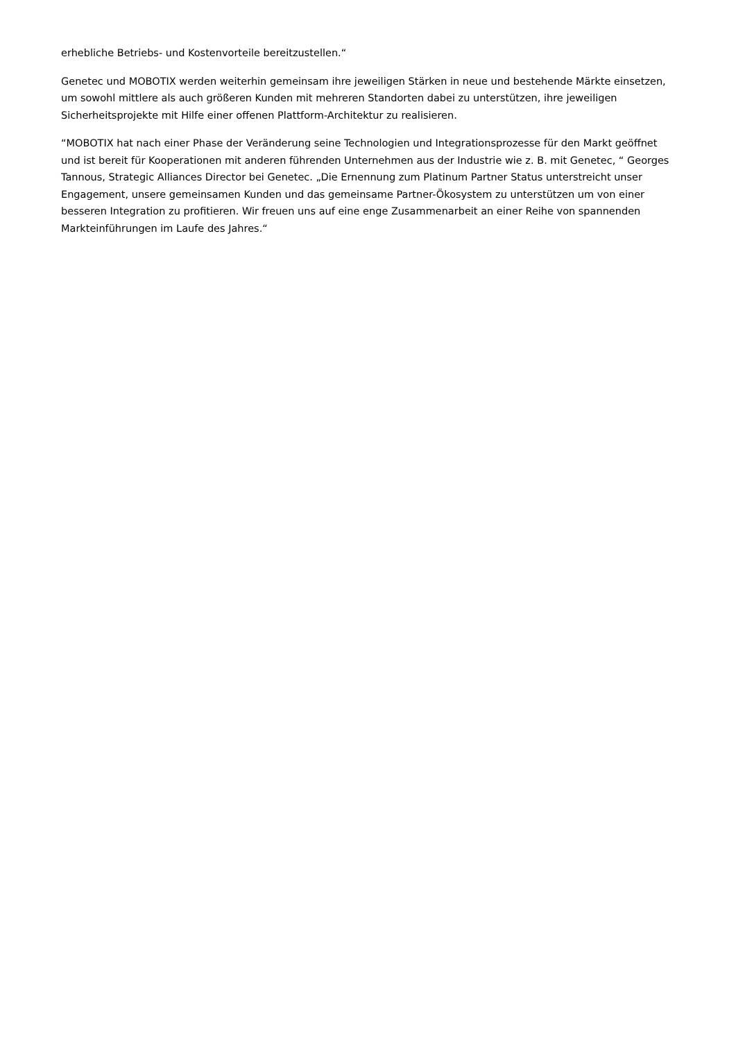erhebliche Betriebs- und Kostenvorteile bereitzustellen.“
Genetec und MOBOTIX werden weiterhin gemeinsam ihre jeweiligen Stärken in neue und bestehende Märkte einsetzen, um sowohl mittlere als auch größeren Kunden mit mehreren Standorten dabei zu unterstützen, ihre jeweiligen Sicherheitsprojekte mit Hilfe einer offenen Plattform-Architektur zu realisieren.
“MOBOTIX hat nach einer Phase der Veränderung seine Technologien und Integrationsprozesse für den Markt geöffnet und ist bereit für Kooperationen mit anderen führenden Unternehmen aus der Industrie wie z. B. mit Genetec, “ Georges Tannous, Strategic Alliances Director bei Genetec. „Die Ernennung zum Platinum Partner Status unterstreicht unser Engagement, unsere gemeinsamen Kunden und das gemeinsame Partner-Ökosystem zu unterstützen um von einer besseren Integration zu profitieren. Wir freuen uns auf eine enge Zusammenarbeit an einer Reihe von spannenden Markteinführungen im Laufe des Jahres.“